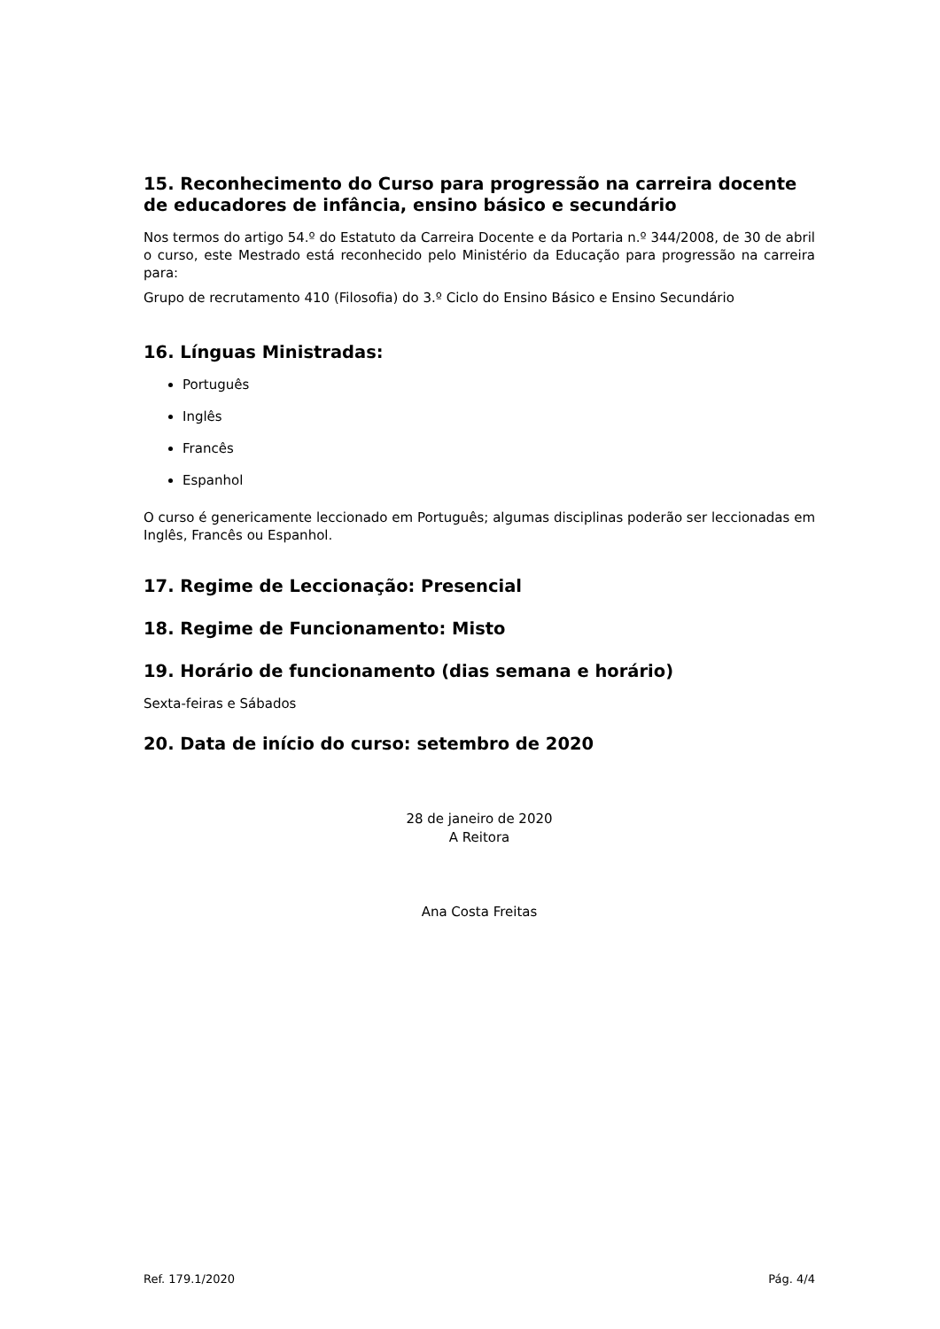15. Reconhecimento do Curso para progressão na carreira docente de educadores de infância, ensino básico e secundário
Nos termos do artigo 54.º do Estatuto da Carreira Docente e da Portaria n.º 344/2008, de 30 de abril o curso, este Mestrado está reconhecido pelo Ministério da Educação para progressão na carreira para:
Grupo de recrutamento 410 (Filosofia) do 3.º Ciclo do Ensino Básico e Ensino Secundário
16. Línguas Ministradas:
Português
Inglês
Francês
Espanhol
O curso é genericamente leccionado em Português; algumas disciplinas poderão ser leccionadas em Inglês, Francês ou Espanhol.
17. Regime de Leccionação: Presencial
18. Regime de Funcionamento: Misto
19. Horário de funcionamento (dias semana e horário)
Sexta-feiras e Sábados
20. Data de início do curso: setembro de 2020
28 de janeiro de 2020
A Reitora
Ana Costa Freitas
Ref. 179.1/2020 Pág. 4/4